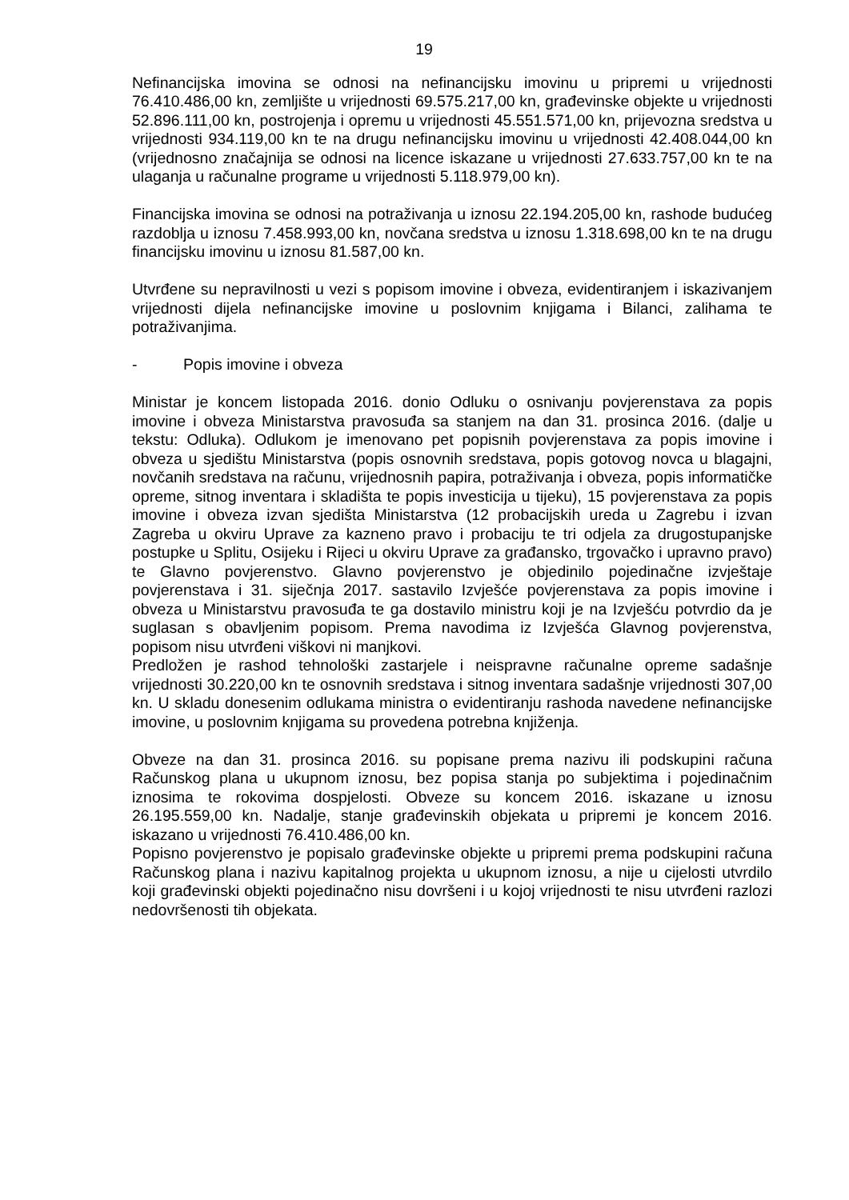19
Nefinancijska imovina se odnosi na nefinancijsku imovinu u pripremi u vrijednosti 76.410.486,00 kn, zemljište u vrijednosti 69.575.217,00 kn, građevinske objekte u vrijednosti 52.896.111,00 kn, postrojenja i opremu u vrijednosti 45.551.571,00 kn, prijevozna sredstva u vrijednosti 934.119,00 kn te na drugu nefinancijsku imovinu u vrijednosti 42.408.044,00 kn (vrijednosno značajnija se odnosi na licence iskazane u vrijednosti 27.633.757,00 kn te na ulaganja u računalne programe u vrijednosti 5.118.979,00 kn).
Financijska imovina se odnosi na potraživanja u iznosu 22.194.205,00 kn, rashode budućeg razdoblja u iznosu 7.458.993,00 kn, novčana sredstva u iznosu 1.318.698,00 kn te na drugu financijsku imovinu u iznosu 81.587,00 kn.
Utvrđene su nepravilnosti u vezi s popisom imovine i obveza, evidentiranjem i iskazivanjem vrijednosti dijela nefinancijske imovine u poslovnim knjigama i Bilanci, zalihama te potraživanjima.
- Popis imovine i obveza
Ministar je koncem listopada 2016. donio Odluku o osnivanju povjerenstava za popis imovine i obveza Ministarstva pravosuđa sa stanjem na dan 31. prosinca 2016. (dalje u tekstu: Odluka). Odlukom je imenovano pet popisnih povjerenstava za popis imovine i obveza u sjedištu Ministarstva (popis osnovnih sredstava, popis gotovog novca u blagajni, novčanih sredstava na računu, vrijednosnih papira, potraživanja i obveza, popis informatičke opreme, sitnog inventara i skladišta te popis investicija u tijeku), 15 povjerenstava za popis imovine i obveza izvan sjedišta Ministarstva (12 probacijskih ureda u Zagrebu i izvan Zagreba u okviru Uprave za kazneno pravo i probaciju te tri odjela za drugostupanjske postupke u Splitu, Osijeku i Rijeci u okviru Uprave za građansko, trgovačko i upravno pravo) te Glavno povjerenstvo. Glavno povjerenstvo je objedinilo pojedinačne izvještaje povjerenstava i 31. siječnja 2017. sastavilo Izvješće povjerenstava za popis imovine i obveza u Ministarstvu pravosuđa te ga dostavilo ministru koji je na Izvješću potvrdio da je suglasan s obavljenim popisom. Prema navodima iz Izvješća Glavnog povjerenstva, popisom nisu utvrđeni viškovi ni manjkovi.
Predložen je rashod tehnološki zastarjele i neispravne računalne opreme sadašnje vrijednosti 30.220,00 kn te osnovnih sredstava i sitnog inventara sadašnje vrijednosti 307,00 kn. U skladu donesenim odlukama ministra o evidentiranju rashoda navedene nefinancijske imovine, u poslovnim knjigama su provedena potrebna knjiženja.
Obveze na dan 31. prosinca 2016. su popisane prema nazivu ili podskupini računa Računskog plana u ukupnom iznosu, bez popisa stanja po subjektima i pojedinačnim iznosima te rokovima dospjelosti. Obveze su koncem 2016. iskazane u iznosu 26.195.559,00 kn. Nadalje, stanje građevinskih objekata u pripremi je koncem 2016. iskazano u vrijednosti 76.410.486,00 kn.
Popisno povjerenstvo je popisalo građevinske objekte u pripremi prema podskupini računa Računskog plana i nazivu kapitalnog projekta u ukupnom iznosu, a nije u cijelosti utvrdilo koji građevinski objekti pojedinačno nisu dovršeni i u kojoj vrijednosti te nisu utvrđeni razlozi nedovršenosti tih objekata.